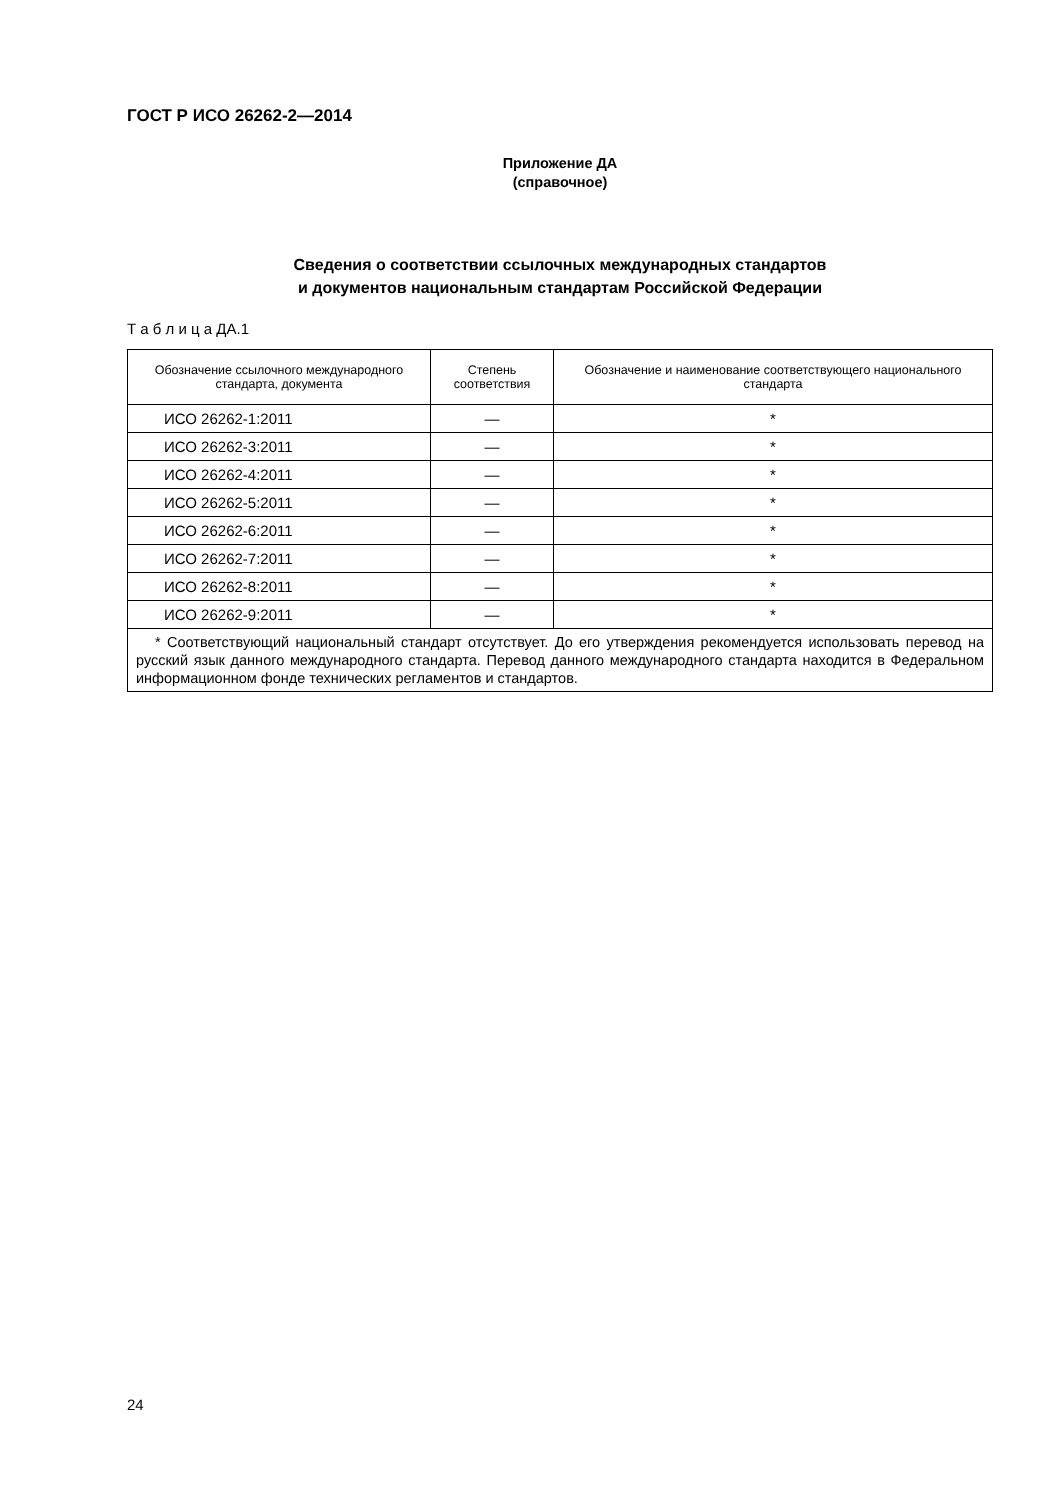ГОСТ Р ИСО 26262-2—2014
Приложение ДА
(справочное)
Сведения о соответствии ссылочных международных стандартов
и документов национальным стандартам Российской Федерации
Т а б л и ц а ДА.1
| Обозначение ссылочного международного стандарта, документа | Степень соответствия | Обозначение и наименование соответствующего национального стандарта |
| --- | --- | --- |
| ИСО 26262-1:2011 | — | * |
| ИСО 26262-3:2011 | — | * |
| ИСО 26262-4:2011 | — | * |
| ИСО 26262-5:2011 | — | * |
| ИСО 26262-6:2011 | — | * |
| ИСО 26262-7:2011 | — | * |
| ИСО 26262-8:2011 | — | * |
| ИСО 26262-9:2011 | — | * |
| * Соответствующий национальный стандарт отсутствует. До его утверждения рекомендуется использовать перевод на русский язык данного международного стандарта. Перевод данного международного стандарта находится в Федеральном информационном фонде технических регламентов и стандартов. | | |
24